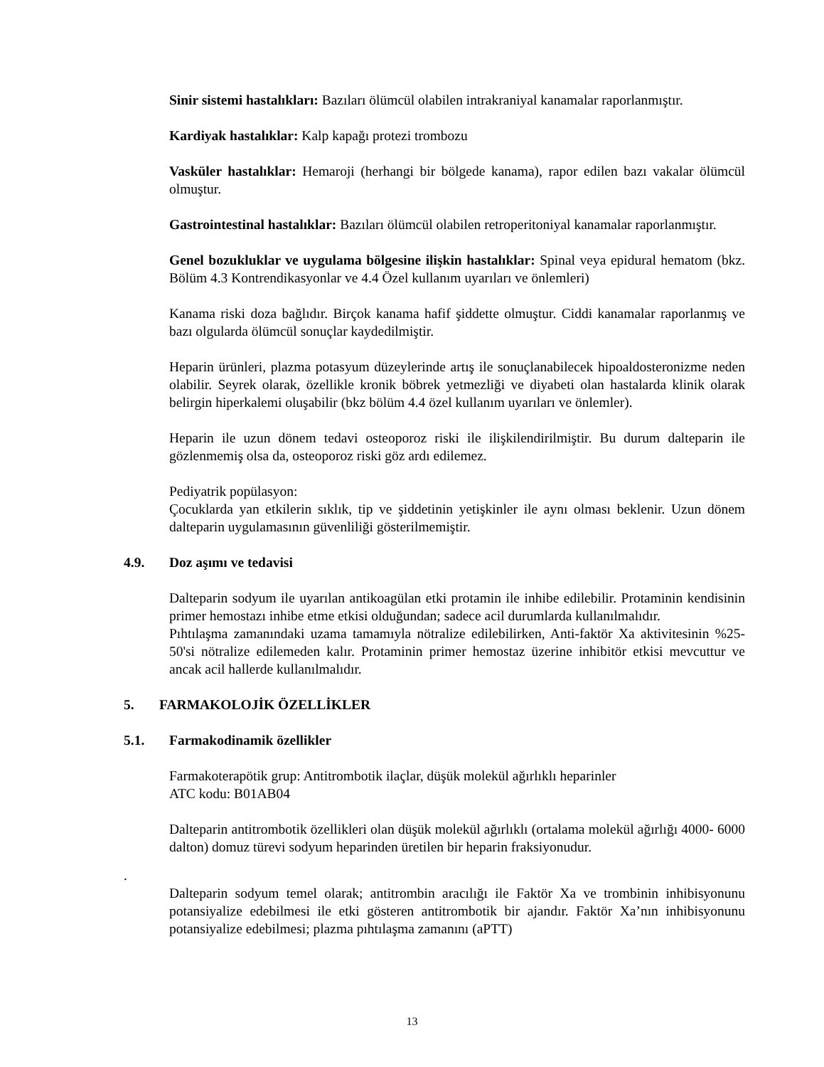Sinir sistemi hastalıkları: Bazıları ölümcül olabilen intrakraniyal kanamalar raporlanmıştır.
Kardiyak hastalıklar: Kalp kapağı protezi trombozu
Vasküler hastalıklar: Hemaroji (herhangi bir bölgede kanama), rapor edilen bazı vakalar ölümcül olmuştur.
Gastrointestinal hastalıklar: Bazıları ölümcül olabilen retroperitoniyal kanamalar raporlanmıştır.
Genel bozukluklar ve uygulama bölgesine ilişkin hastalıklar: Spinal veya epidural hematom (bkz. Bölüm 4.3 Kontrendikasyonlar ve 4.4 Özel kullanım uyarıları ve önlemleri)
Kanama riski doza bağlıdır. Birçok kanama hafif şiddette olmuştur. Ciddi kanamalar raporlanmış ve bazı olgularda ölümcül sonuçlar kaydedilmiştir.
Heparin ürünleri, plazma potasyum düzeylerinde artış ile sonuçlanabilecek hipoaldosteronizme neden olabilir. Seyrek olarak, özellikle kronik böbrek yetmezliği ve diyabeti olan hastalarda klinik olarak belirgin hiperkalemi oluşabilir (bkz bölüm 4.4 özel kullanım uyarıları ve önlemler).
Heparin ile uzun dönem tedavi osteoporoz riski ile ilişkilendirilmiştir. Bu durum dalteparin ile gözlenmemiş olsa da, osteoporoz riski göz ardı edilemez.
Pediyatrik popülasyon:
Çocuklarda yan etkilerin sıklık, tip ve şiddetinin yetişkinler ile aynı olması beklenir. Uzun dönem dalteparin uygulamasının güvenliliği gösterilmemiştir.
4.9. Doz aşımı ve tedavisi
Dalteparin sodyum ile uyarılan antikoagülan etki protamin ile inhibe edilebilir. Protaminin kendisinin primer hemostazı inhibe etme etkisi olduğundan; sadece acil durumlarda kullanılmalıdır.
Pıhtılaşma zamanındaki uzama tamamıyla nötralize edilebilirken, Anti-faktör Xa aktivitesinin %25-50'si nötralize edilemeden kalır. Protaminin primer hemostaz üzerine inhibitör etkisi mevcuttur ve ancak acil hallerde kullanılmalıdır.
5. FARMAKOLOJİK ÖZELLİKLER
5.1. Farmakodinamik özellikler
Farmakoterapötik grup: Antitrombotik ilaçlar, düşük molekül ağırlıklı heparinler
ATC kodu: B01AB04
Dalteparin antitrombotik özellikleri olan düşük molekül ağırlıklı (ortalama molekül ağırlığı 4000- 6000 dalton) domuz türevi sodyum heparinden üretilen bir heparin fraksiyonudur.
.
Dalteparin sodyum temel olarak; antitrombin aracılığı ile Faktör Xa ve trombinin inhibisyonunu potansiyalize edebilmesi ile etki gösteren antitrombotik bir ajandır. Faktör Xa’nın inhibisyonunu potansiyalize edebilmesi; plazma pıhtılaşma zamanını (aPTT)
13